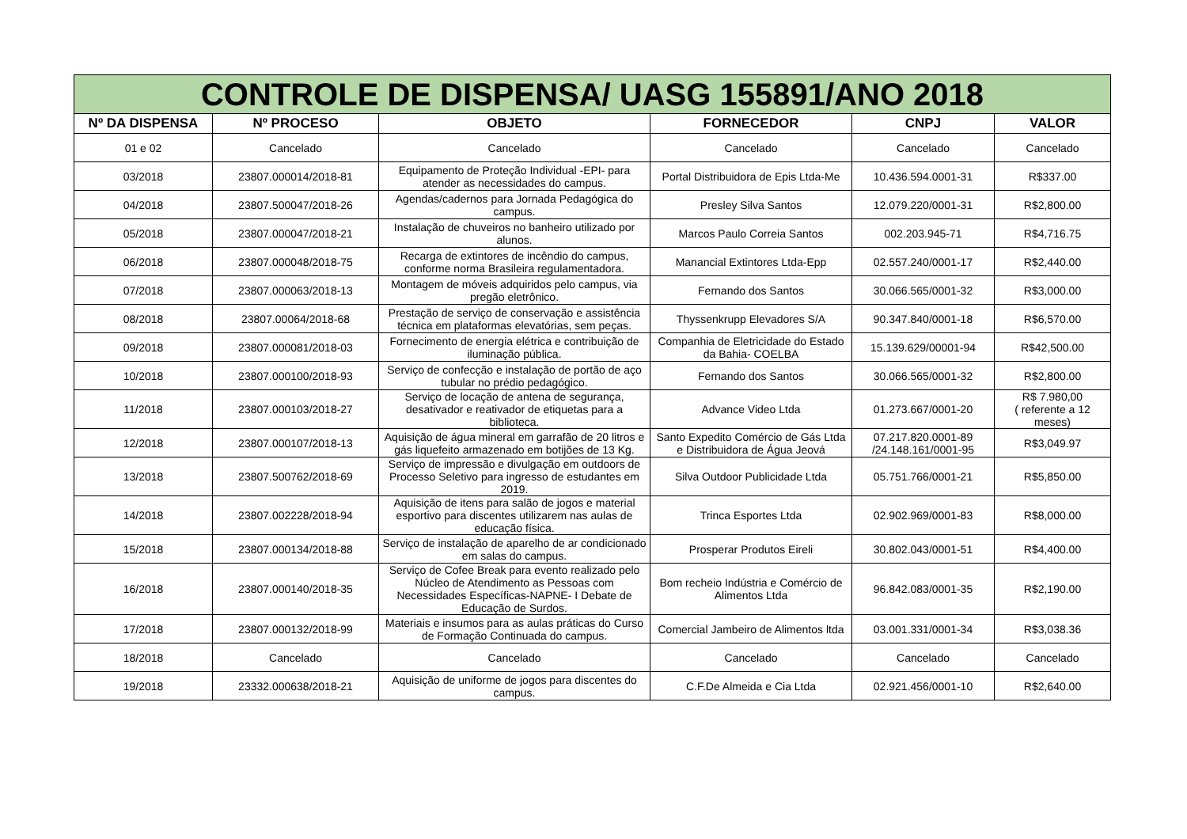| CONTROLE DE DISPENSA/ UASG 155891/ANO 2018 | | | | | |
| --- | --- | --- | --- | --- | --- |
| Nº DA DISPENSA | Nº PROCESO | OBJETO | FORNECEDOR | CNPJ | VALOR |
| 01 e 02 | Cancelado | Cancelado | Cancelado | Cancelado | Cancelado |
| 03/2018 | 23807.000014/2018-81 | Equipamento de Proteção Individual -EPI- para atender as necessidades do campus. | Portal Distribuidora de Epis Ltda-Me | 10.436.594.0001-31 | R$337.00 |
| 04/2018 | 23807.500047/2018-26 | Agendas/cadernos para Jornada Pedagógica do campus. | Presley Silva Santos | 12.079.220/0001-31 | R$2,800.00 |
| 05/2018 | 23807.000047/2018-21 | Instalação de chuveiros no banheiro utilizado por alunos. | Marcos Paulo Correia Santos | 002.203.945-71 | R$4,716.75 |
| 06/2018 | 23807.000048/2018-75 | Recarga de extintores de incêndio do campus, conforme norma Brasileira regulamentadora. | Manancial Extintores Ltda-Epp | 02.557.240/0001-17 | R$2,440.00 |
| 07/2018 | 23807.000063/2018-13 | Montagem de móveis adquiridos pelo campus, via pregão eletrônico. | Fernando dos Santos | 30.066.565/0001-32 | R$3,000.00 |
| 08/2018 | 23807.00064/2018-68 | Prestação de serviço de conservação e assistência técnica em plataformas elevatórias, sem peças. | Thyssenkrupp Elevadores S/A | 90.347.840/0001-18 | R$6,570.00 |
| 09/2018 | 23807.000081/2018-03 | Fornecimento de energia elétrica e contribuição de iluminação pública. | Companhia de Eletricidade do Estado da Bahia- COELBA | 15.139.629/00001-94 | R$42,500.00 |
| 10/2018 | 23807.000100/2018-93 | Serviço de confecção e instalação de portão de aço tubular no prédio pedagógico. | Fernando dos Santos | 30.066.565/0001-32 | R$2,800.00 |
| 11/2018 | 23807.000103/2018-27 | Serviço de locação de antena de segurança, desativador e reativador de etiquetas para a biblioteca. | Advance Video Ltda | 01.273.667/0001-20 | R$ 7.980,00 ( referente a 12 meses) |
| 12/2018 | 23807.000107/2018-13 | Aquisição de água mineral em garrafão de 20 litros e gás liquefeito armazenado em botijões de 13 Kg. | Santo Expedito Comércio de Gás Ltda e Distribuidora de Água Jeová | 07.217.820.0001-89 /24.148.161/0001-95 | R$3,049.97 |
| 13/2018 | 23807.500762/2018-69 | Serviço de impressão e divulgação em outdoors de Processo Seletivo para ingresso de estudantes em 2019. | Silva Outdoor Publicidade Ltda | 05.751.766/0001-21 | R$5,850.00 |
| 14/2018 | 23807.002228/2018-94 | Aquisição de itens para salão de jogos e material esportivo para discentes utilizarem nas aulas de educação física. | Trinca Esportes Ltda | 02.902.969/0001-83 | R$8,000.00 |
| 15/2018 | 23807.000134/2018-88 | Serviço de instalação de aparelho de ar condicionado em salas do campus. | Prosperar Produtos Eireli | 30.802.043/0001-51 | R$4,400.00 |
| 16/2018 | 23807.000140/2018-35 | Serviço de Cofee Break para evento realizado pelo Núcleo de Atendimento as Pessoas com Necessidades Específicas-NAPNE- I Debate de Educação de Surdos. | Bom recheio Indústria e Comércio de Alimentos Ltda | 96.842.083/0001-35 | R$2,190.00 |
| 17/2018 | 23807.000132/2018-99 | Materiais e insumos para as aulas práticas do Curso de Formação Continuada do campus. | Comercial Jambeiro de Alimentos ltda | 03.001.331/0001-34 | R$3,038.36 |
| 18/2018 | Cancelado | Cancelado | Cancelado | Cancelado | Cancelado |
| 19/2018 | 23332.000638/2018-21 | Aquisição de uniforme de jogos para discentes do campus. | C.F.De Almeida e Cia Ltda | 02.921.456/0001-10 | R$2,640.00 |